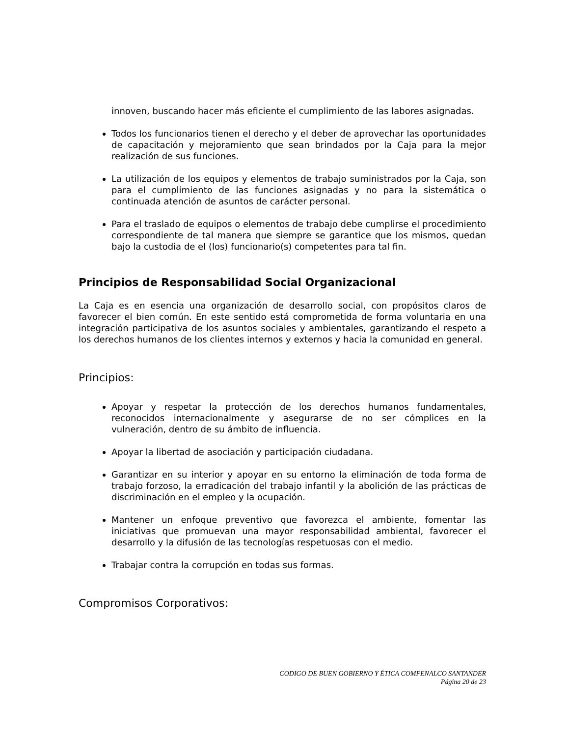innoven, buscando hacer más eficiente el cumplimiento de las labores asignadas.
Todos los funcionarios tienen el derecho y el deber de aprovechar las oportunidades de capacitación y mejoramiento que sean brindados por la Caja para la mejor realización de sus funciones.
La utilización de los equipos y elementos de trabajo suministrados por la Caja, son para el cumplimiento de las funciones asignadas y no para la sistemática o continuada atención de asuntos de carácter personal.
Para el traslado de equipos o elementos de trabajo debe cumplirse el procedimiento correspondiente de tal manera que siempre se garantice que los mismos, quedan bajo la custodia de el (los) funcionario(s) competentes para tal fin.
Principios de Responsabilidad Social Organizacional
La Caja es en esencia una organización de desarrollo social, con propósitos claros de favorecer el bien común. En este sentido está comprometida de forma voluntaria en una integración participativa de los asuntos sociales y ambientales, garantizando el respeto a los derechos humanos de los clientes internos y externos y hacia la comunidad en general.
Principios:
Apoyar y respetar la protección de los derechos humanos fundamentales, reconocidos internacionalmente y asegurarse de no ser cómplices en la vulneración, dentro de su ámbito de influencia.
Apoyar la libertad de asociación y participación ciudadana.
Garantizar en su interior y apoyar en su entorno la eliminación de toda forma de trabajo forzoso, la erradicación del trabajo infantil y la abolición de las prácticas de discriminación en el empleo y la ocupación.
Mantener un enfoque preventivo que favorezca el ambiente, fomentar las iniciativas que promuevan una mayor responsabilidad ambiental, favorecer el desarrollo y la difusión de las tecnologías respetuosas con el medio.
Trabajar contra la corrupción en todas sus formas.
Compromisos Corporativos:
CODIGO DE BUEN GOBIERNO Y ÉTICA COMFENALCO SANTANDER
Página 20 de 23